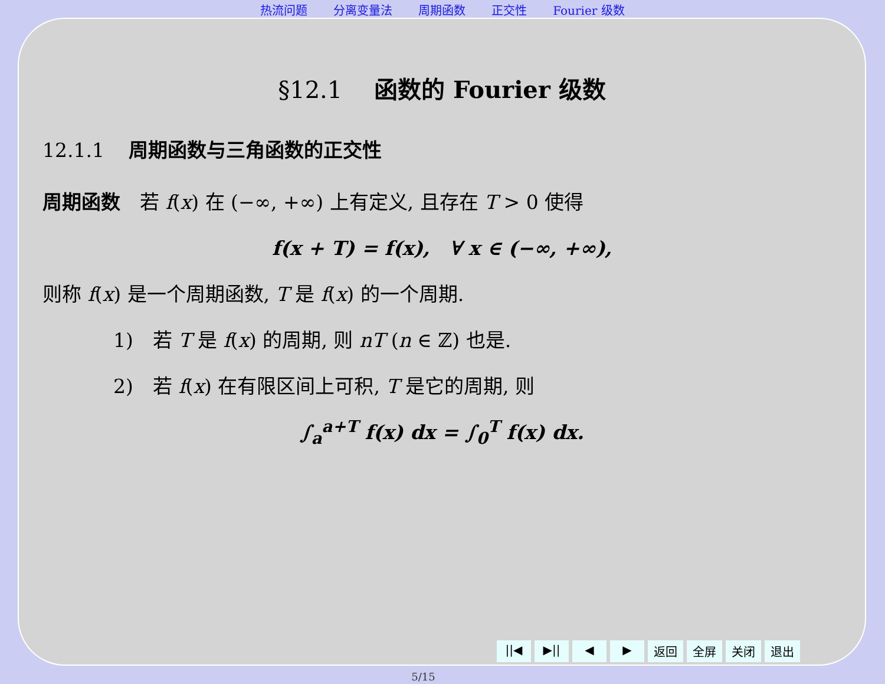热流问题 分离变量法 周期函数 正交性 Fourier 级数
§12.1 函数的 Fourier 级数
12.1.1 周期函数与三角函数的正交性
周期函数　若 f(x) 在 (−∞, +∞) 上有定义, 且存在 T > 0 使得
f(x + T) = f(x),　∀ x ∈ (−∞, +∞),
则称 f(x) 是一个周期函数, T 是 f(x) 的一个周期.
1)　若 T 是 f(x) 的周期, 则 nT (n ∈ ℤ) 也是.
2)　若 f(x) 在有限区间上可积, T 是它的周期, 则
∫<sub>a</sub><sup>a+T</sup> f(x) dx = ∫<sub>0</sub><sup>T</sup> f(x) dx.
||◀ ▶|| ◀ ▶ 返回 全屏 关闭 退出
5/15